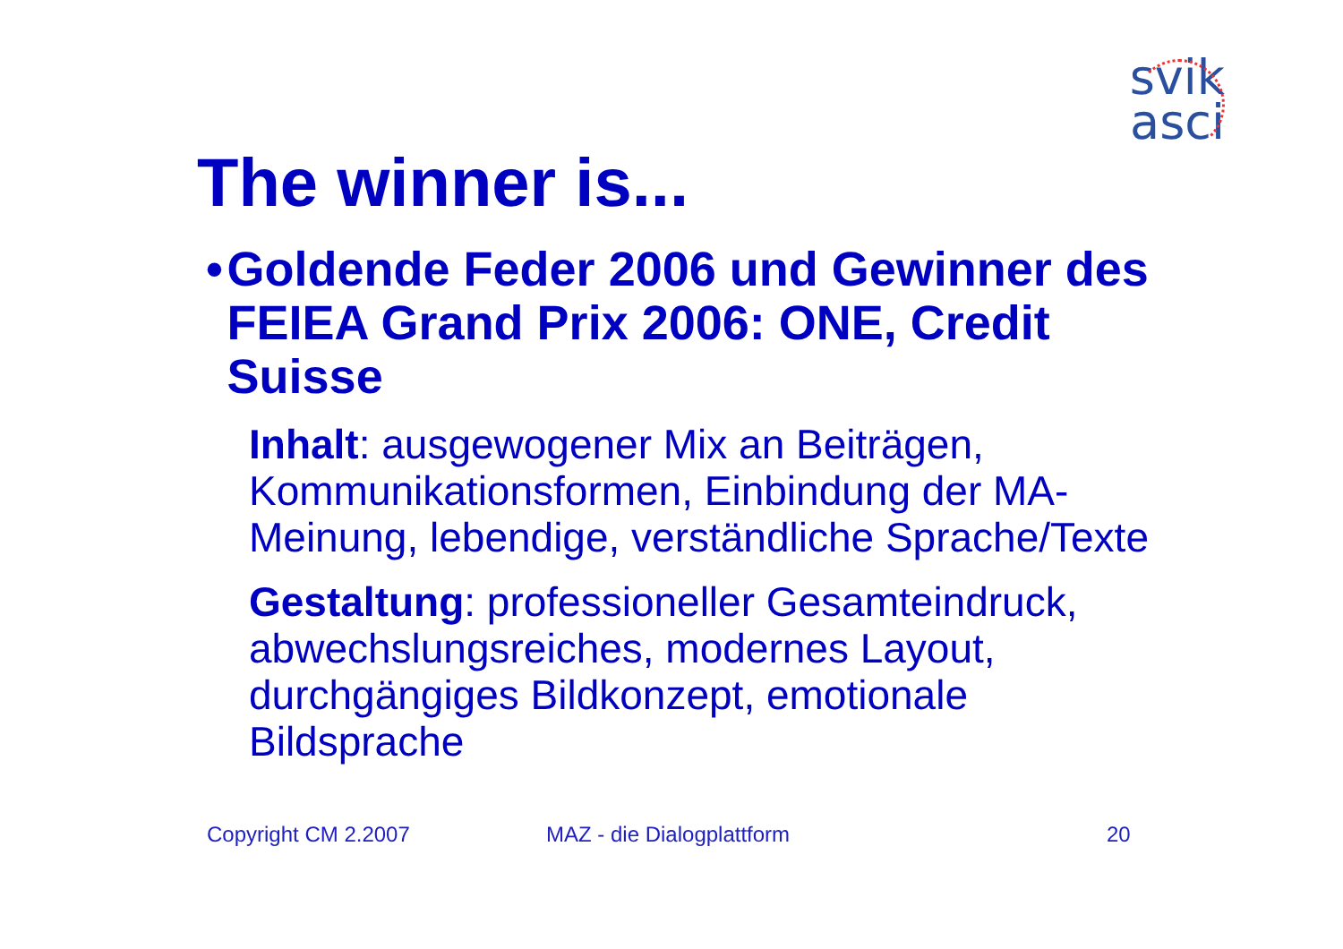svik
asci
The winner is...
• Goldende Feder 2006 und Gewinner des FEIEA Grand Prix 2006: ONE, Credit Suisse
Inhalt: ausgewogener Mix an Beiträgen, Kommunikationsformen, Einbindung der MA-Meinung, lebendige, verständliche Sprache/Texte
Gestaltung: professioneller Gesamteindruck, abwechslungsreiches, modernes Layout, durchgängiges Bildkonzept, emotionale Bildsprache
Copyright CM 2.2007 MAZ - die Dialogplattform 20